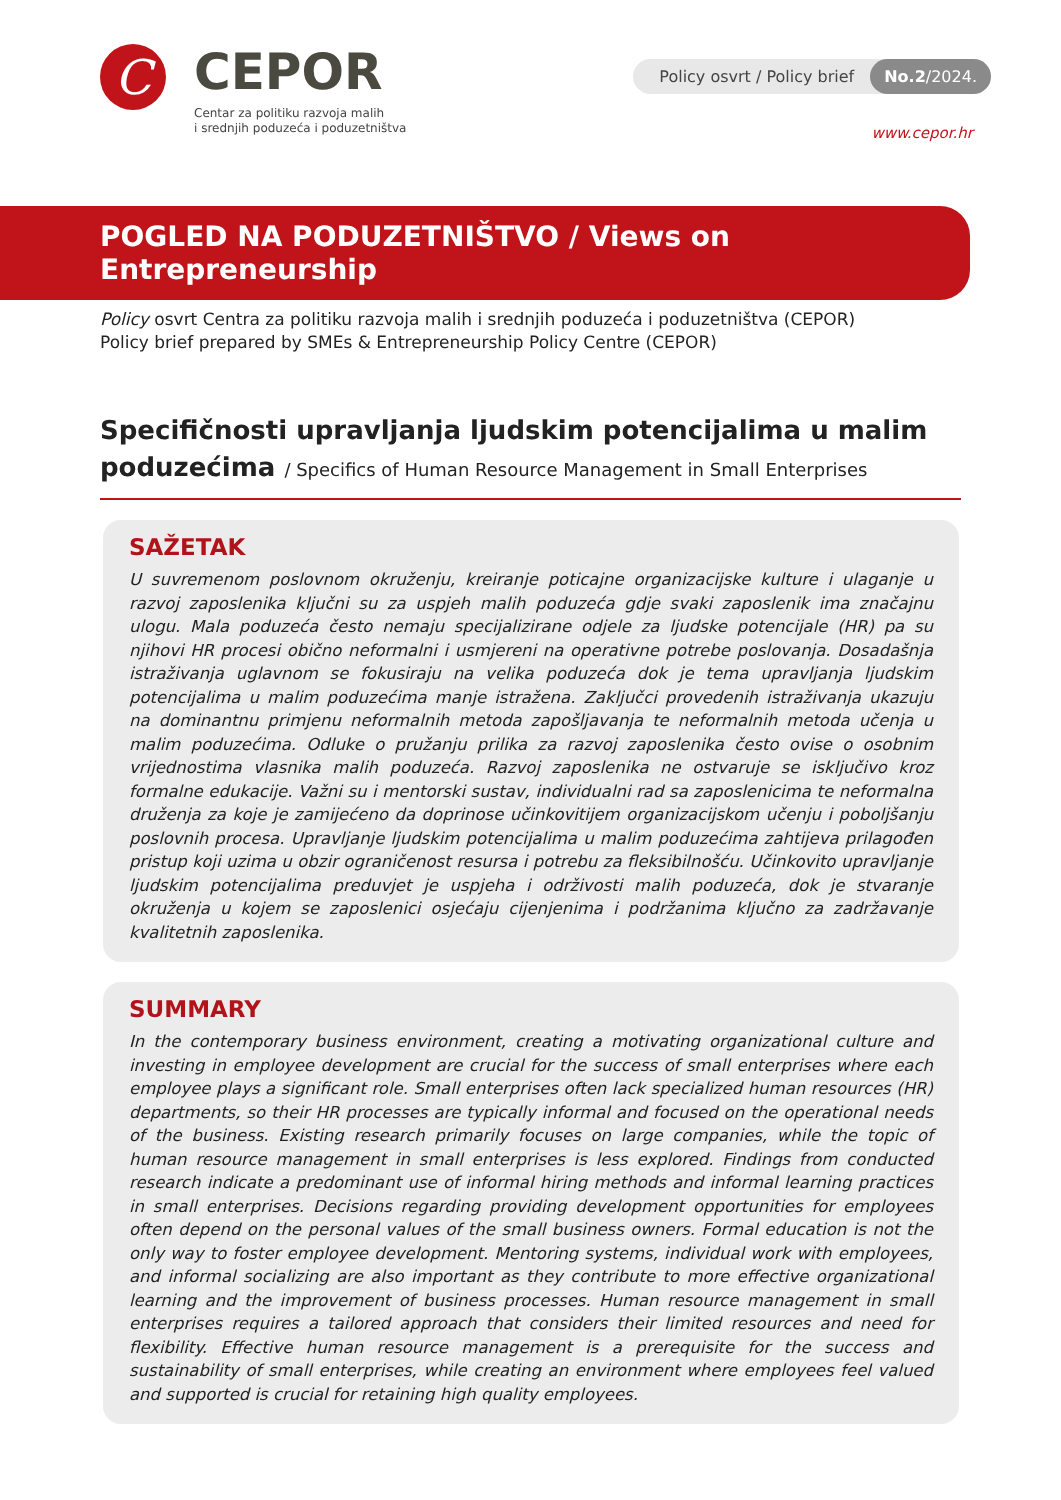C
CEPOR
Centar za politiku razvoja malih
i srednjih poduzeća i poduzetništva
Policy osvrt / Policy brief No.2/2024.
www.cepor.hr
POGLED NA PODUZETNIŠTVO / Views on Entrepreneurship
Policy osvrt Centra za politiku razvoja malih i srednjih poduzeća i poduzetništva (CEPOR)
Policy brief prepared by SMEs & Entrepreneurship Policy Centre (CEPOR)
Specifičnosti upravljanja ljudskim potencijalima u malim poduzećima / Specifics of Human Resource Management in Small Enterprises
SAŽETAK
U suvremenom poslovnom okruženju, kreiranje poticajne organizacijske kulture i ulaganje u razvoj zaposlenika ključni su za uspjeh malih poduzeća gdje svaki zaposlenik ima značajnu ulogu. Mala poduzeća često nemaju specijalizirane odjele za ljudske potencijale (HR) pa su njihovi HR procesi obično neformalni i usmjereni na operativne potrebe poslovanja. Dosadašnja istraživanja uglavnom se fokusiraju na velika poduzeća dok je tema upravljanja ljudskim potencijalima u malim poduzećima manje istražena. Zaključci provedenih istraživanja ukazuju na dominantnu primjenu neformalnih metoda zapošljavanja te neformalnih metoda učenja u malim poduzećima. Odluke o pružanju prilika za razvoj zaposlenika često ovise o osobnim vrijednostima vlasnika malih poduzeća. Razvoj zaposlenika ne ostvaruje se isključivo kroz formalne edukacije. Važni su i mentorski sustav, individualni rad sa zaposlenicima te neformalna druženja za koje je zamijećeno da doprinose učinkovitijem organizacijskom učenju i poboljšanju poslovnih procesa. Upravljanje ljudskim potencijalima u malim poduzećima zahtijeva prilagođen pristup koji uzima u obzir ograničenost resursa i potrebu za fleksibilnošću. Učinkovito upravljanje ljudskim potencijalima preduvjet je uspjeha i održivosti malih poduzeća, dok je stvaranje okruženja u kojem se zaposlenici osjećaju cijenjenima i podržanima ključno za zadržavanje kvalitetnih zaposlenika.
SUMMARY
In the contemporary business environment, creating a motivating organizational culture and investing in employee development are crucial for the success of small enterprises where each employee plays a significant role. Small enterprises often lack specialized human resources (HR) departments, so their HR processes are typically informal and focused on the operational needs of the business. Existing research primarily focuses on large companies, while the topic of human resource management in small enterprises is less explored. Findings from conducted research indicate a predominant use of informal hiring methods and informal learning practices in small enterprises. Decisions regarding providing development opportunities for employees often depend on the personal values of the small business owners. Formal education is not the only way to foster employee development. Mentoring systems, individual work with employees, and informal socializing are also important as they contribute to more effective organizational learning and the improvement of business processes. Human resource management in small enterprises requires a tailored approach that considers their limited resources and need for flexibility. Effective human resource management is a prerequisite for the success and sustainability of small enterprises, while creating an environment where employees feel valued and supported is crucial for retaining high quality employees.